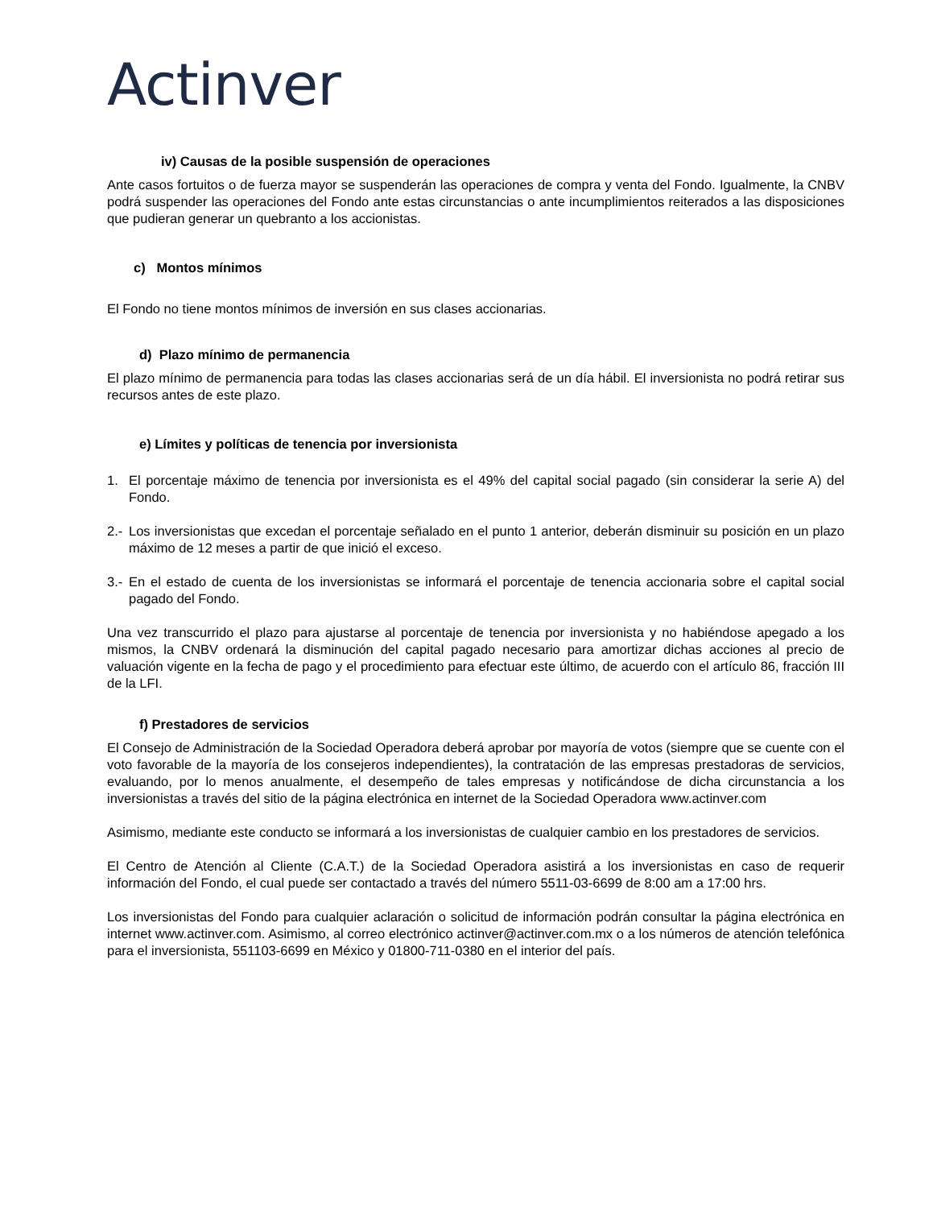Actinver
iv) Causas de la posible suspensión de operaciones
Ante casos fortuitos o de fuerza mayor se suspenderán las operaciones de compra y venta del Fondo. Igualmente, la CNBV podrá suspender las operaciones del Fondo ante estas circunstancias o ante incumplimientos reiterados a las disposiciones que pudieran generar un quebranto a los accionistas.
c) Montos mínimos
El Fondo no tiene montos mínimos de inversión en sus clases accionarias.
d) Plazo mínimo de permanencia
El plazo mínimo de permanencia para todas las clases accionarias será de un día hábil. El inversionista no podrá retirar sus recursos antes de este plazo.
e) Límites y políticas de tenencia por inversionista
1. El porcentaje máximo de tenencia por inversionista es el 49% del capital social pagado (sin considerar la serie A) del Fondo.
2.-
Los inversionistas que excedan el porcentaje señalado en el punto 1 anterior, deberán disminuir su posición en un plazo máximo de 12 meses a partir de que inició el exceso.
3.-
En el estado de cuenta de los inversionistas se informará el porcentaje de tenencia accionaria sobre el capital social pagado del Fondo.
Una vez transcurrido el plazo para ajustarse al porcentaje de tenencia por inversionista y no habiéndose apegado a los mismos, la CNBV ordenará la disminución del capital pagado necesario para amortizar dichas acciones al precio de valuación vigente en la fecha de pago y el procedimiento para efectuar este último, de acuerdo con el artículo 86, fracción III de la LFI.
f) Prestadores de servicios
El Consejo de Administración de la Sociedad Operadora deberá aprobar por mayoría de votos (siempre que se cuente con el voto favorable de la mayoría de los consejeros independientes), la contratación de las empresas prestadoras de servicios, evaluando, por lo menos anualmente, el desempeño de tales empresas y notificándose de dicha circunstancia a los inversionistas a través del sitio de la página electrónica en internet de la Sociedad Operadora www.actinver.com
Asimismo, mediante este conducto se informará a los inversionistas de cualquier cambio en los prestadores de servicios.
El Centro de Atención al Cliente (C.A.T.) de la Sociedad Operadora asistirá a los inversionistas en caso de requerir información del Fondo, el cual puede ser contactado a través del número 5511-03-6699 de 8:00 am a 17:00 hrs.
Los inversionistas del Fondo para cualquier aclaración o solicitud de información podrán consultar la página electrónica en internet www.actinver.com. Asimismo, al correo electrónico actinver@actinver.com.mx o a los números de atención telefónica para el inversionista, 551103-6699 en México y 01800-711-0380 en el interior del país.